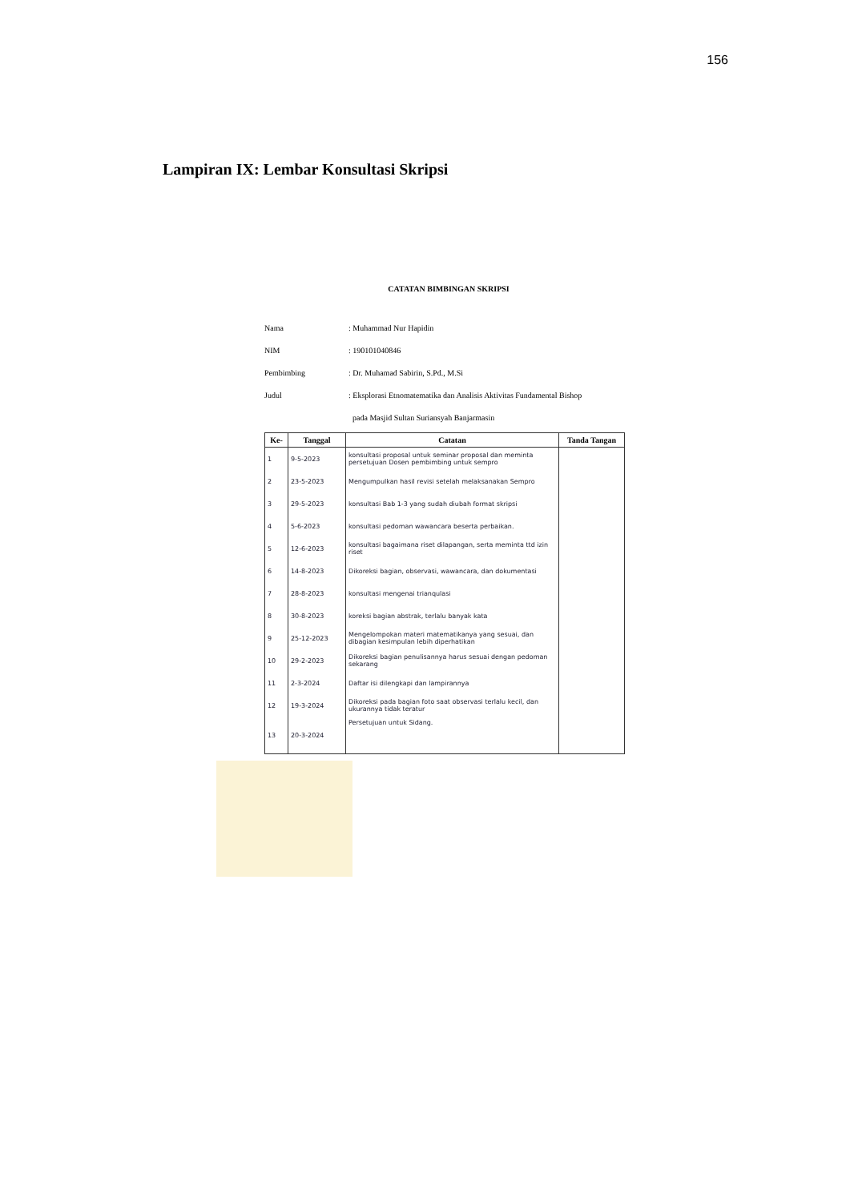156
Lampiran IX: Lembar Konsultasi Skripsi
CATATAN BIMBINGAN SKRIPSI
Nama: Muhammad Nur Hapidin
NIM: 190101040846
Pembimbing: Dr. Muhamad Sabirin, S.Pd., M.Si
Judul: Eksplorasi Etnomatematika dan Analisis Aktivitas Fundamental Bishop
pada Masjid Sultan Suriansyah Banjarmasin
| Ke- | Tanggal | Catatan | Tanda Tangan |
| --- | --- | --- | --- |
| 1 | 9-5-2023 | konsultasi proposal untuk seminar proposal dan meminta persetujuan Dosen pembimbing untuk sempro | |
| 2 | 23-5-2023 | Mengumpulkan hasil revisi setelah melaksanakan Sempro | |
| 3 | 29-5-2023 | konsultasi Bab 1-3 yang sudah diubah format skripsi | |
| 4 | 5-6-2023 | konsultasi pedoman wawancara beserta perbaikan. | |
| 5 | 12-6-2023 | konsultasi bagaimana riset dilapangan, serta meminta ttd izin riset | |
| 6 | 14-8-2023 | Dikoreksi bagian, observasi, wawancara, dan dokumentasi | |
| 7 | 28-8-2023 | konsultasi mengenai trianqulasi | |
| 8 | 30-8-2023 | koreksi bagian abstrak, terlalu banyak kata | |
| 9 | 25-12-2023 | Mengelompokan materi matematikanya yang sesuai, dan dibagian kesimpulan lebih diperhatikan | |
| 10 | 29-2-2023 | Dikoreksi bagian penulisannya harus sesuai dengan pedoman sekarang | |
| 11 | 2-3-2024 | Daftar isi dilengkapi dan lampirannya | |
| 12 | 19-3-2024 | Dikoreksi pada bagian foto saat observasi terlalu kecil, dan ukurannya tidak teratur | |
| 13 | 20-3-2024 | Persetujuan untuk Sidang. | |